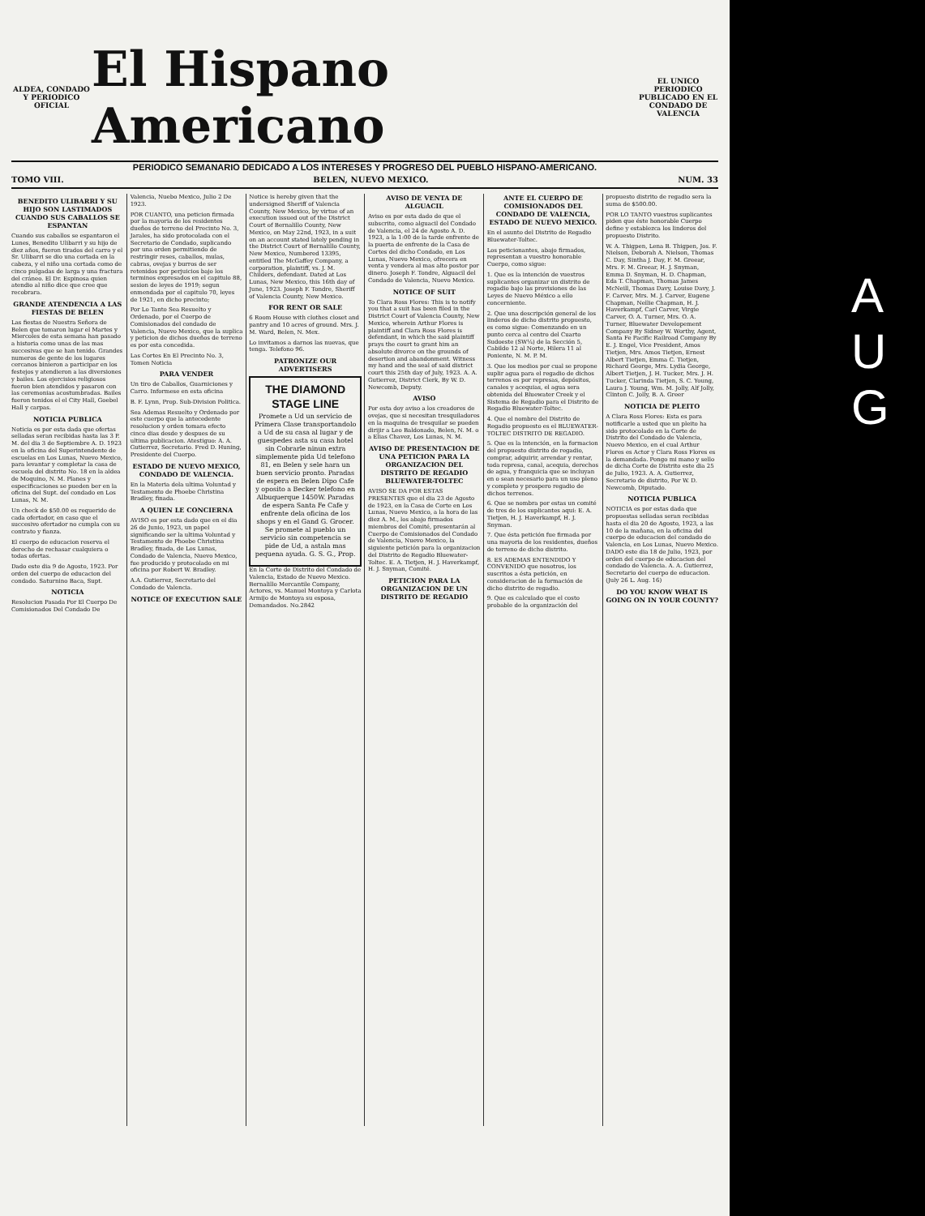ALDEA, CONDADO Y PERIODICO OFICIAL
El Hispano Americano
EL UNICO PERIODICO PUBLICADO EN EL CONDADO DE VALENCIA
PERIODICO SEMANARIO DEDICADO A LOS INTERESES Y PROGRESO DEL PUEBLO HISPANO-AMERICANO.
TOMO VIII. BELEN, NUEVO MEXICO. NUM. 33
BENEDITO ULIBARRI Y SU HIJO SON LASTIMADOS CUANDO SUS CABALLOS SE ESPANTAN
Cuando sus caballos se espantaron el Lunes, Benedito Ulibarri y su hijo de diez años, fueron tirados del carro y el Sr. Ulibarri se dio una cortada en la cabeza, y el niño una cortada como de cinco pulgadas de larga y una fractura del cráneo. El Dr. Espinosa quien atendio al niño dice que cree que recobrara.
GRANDE ATENDENCIA A LAS FIESTAS DE BELEN
Las fiestas de Nuestra Señora de Belen que tomaron lugar el Martes y Miercoles de esta semana han pasado a historia como unas de las mas succesivas que se han tenido. Grandes numeros de gente de los lugares cercanos binieron a participar en los festejos y atendieron a las diversiones y bailes. Los ejercisios religiosos fueron bien atendidos y pasaron con las ceremonias acostumbradas. Bailes fueron tenidos el el City Hall, Goebel Hall y carpas.
NOTICIA PUBLICA
Noticia es por esta dada que ofertas selladas seran recibidas hasta las 3 P. M. del dia 3 de Septiembre A. D. 1923 en la oficina del Superintendente de escuelas en Los Lunas, Nuevo Mexico, para levantar y completar la casa de escuela del distrito No. 18 en la aldea de Moquino, N. M. Planes y especificaciones se pueden ber en la oficina del Supt. del condado en Los Lunas, N. M.
Un check de $50.00 es requerido de cada ofertador, en caso que el succesivo ofertador no cumpla con su contrato y fianza.
El cuerpo de educacion reserva el derecho de rechasar cualquiera o todas ofertas.
Dado este dia 9 de Agosto, 1923. Por orden del cuerpo de educacion del condado. Saturnino Baca, Supt.
NOTICIA
Resolucion Pasada Por El Cuerpo De Comisionados Del Condado De Valencia, Nuebo Mexico, Julio 2 De 1923.
POR CUANTO, una peticion firmada por la mayoria de los residentes dueños de terreno del Precinto No. 3, Jarales, ha sido protocolada con el Secretario de Condado, suplicando por una orden permitiendo de restringir reses, caballos, mulas, cabras, ovejas y burros de ser retenidos por perjuicios bajo los terminos expresados en el capitulo 88, sesion de leyes de 1919; segun enmendada por el capitulo 70, leyes de 1921, en dicho precinto;
Por Lo Tanto Sea Resuelto y Ordenado, por el Cuerpo de Comisionados del condado de Valencia, Nuevo Mexico, que la suplica y peticion de dichos dueños de terreno es por esta concedida.
Las Cortes En El Precinto No. 3, Tomen Noticia
PARA VENDER
Un tiro de Caballos, Guarniciones y Carro. Informese en esta oficina
B. F. Lynn, Prop. Sub-Division Politica.
Sea Ademas Resuelto y Ordenado por este cuerpo que la antecedente resolucion y orden tomara efecto cinco dias desde y despues de su ultima publicacion. Atestiguo: A. A. Gutierrez, Secretario. Fred D. Huning, Presidente del Cuerpo.
ESTADO DE NUEVO MEXICO, CONDADO DE VALENCIA.
En la Materia dela ultima Voluntad y Testamento de Phoebe Christina Bradley, finada.
A QUIEN LE CONCIERNA
AVISO es por esta dado que en el dia 26 de Junio, 1923, un papel significando ser la ultima Voluntad y Testamento de Phoebe Christina Bradley, finada, de Los Lunas, Condado de Valencia, Nuevo Mexico, fue producido y protocolado en mi oficina por Robert W. Bradley.
A.A. Gutierrez, Secretario del Condado de Valencia.
NOTICE OF EXECUTION SALE
Notice is hereby given that the undersigned Sheriff of Valencia County, New Mexico, by virtue of an execution issued out of the District Court of Bernalillo County, New Mexico, on May 22nd, 1923, in a suit on an account stated lately pending in the District Court of Bernalillo County, New Mexico, Numbered 13395, entitled The McGaffey Company, a corporation, plaintiff, vs. J. M. Childers, defendant. Dated at Los Lunas, New Mexico, this 16th day of June, 1923. Joseph F. Tondre, Sheriff of Valencia County, New Mexico.
FOR RENT OR SALE
6 Room House with clothes closet and pantry and 10 acres of ground. Mrs. J. M. Ward, Belen, N. Mex.
Lo invitamos a darnos las nuevas, que tenga. Telefono 96.
PATRONIZE OUR ADVERTISERS
THE DIAMOND STAGE LINE
Promete a Ud un servicio de Primera Clase transportandolo a Ud de su casa al lugar y de guespedes asta su casa hotel sin Cobrarle ninun extra simplemente pida Ud telefono 81, en Belen y sele hara un buen servicio pronto. Paradas de espera en Belen Dipo Cafe y oposito a Becker telefono en Albuquerque 1450W. Paradas de espera Santa Fe Cafe y enfrente dela oficina de los shops y en el Gand G. Grocer. Se promete al pueblo un servicio sin competencia se pide de Ud, a astala mas pequena ayuda. G. S. G., Prop.
En la Corte de Distrito del Condado de Valencia, Estado de Nuevo Mexico. Bernalillo Mercantile Company, Actores, vs. Manuel Montoya y Carlota Armijo de Montoya su esposa, Demandados. No.2842
AVISO DE VENTA DE ALGUACIL
Aviso es por esta dado de que el subscrito, como alguacil del Condado de Valencia, el 24 de Agosto A. D. 1923, a la 1:00 de la tarde enfrente de la puerta de enfrente de la Casa de Cortes del dicho Condado, en Los Lunas, Nuevo Mexico, ofrecera en venta y vendera al mas alto postor por dinero. Joseph F. Tondre, Alguacil del Condado de Valencia, Nuevo Mexico.
NOTICE OF SUIT
To Clara Ross Flores: This is to notify you that a suit has been filed in the District Court of Valencia County, New Mexico, wherein Arthur Flores is plaintiff and Clara Ross Flores is defendant, in which the said plaintiff prays the court to grant him an absolute divorce on the grounds of desertion and abandonment. Witness my hand and the seal of said district court this 25th day of July, 1923. A. A. Gutierrez, District Clerk, By W. D. Newcomb, Deputy.
AVISO
Por esta doy aviso a los creadores de ovejas, que si necesitan tresquiladores en la maquina de tresquilar se pueden dirijir a Leo Baldonado, Belen, N. M. o a Elias Chavez, Los Lunas, N. M.
AVISO DE PRESENTACION DE UNA PETICION PARA LA ORGANIZACION DEL DISTRITO DE REGADIO BLUEWATER-TOLTEC
AVISO SE DA POR ESTAS PRESENTES que el dia 23 de Agosto de 1923, en la Casa de Corte en Los Lunas, Nuevo Mexico, a la hora de las diez A. M., los abajo firmados miembros del Comité, presentarán al Cuerpo de Comisionados del Condado de Valencia, Nuevo Mexico, la siguiente petición para la organizacion del Distrito de Regadio Bluewater-Toltec. E. A. Tietjen, H. J. Haverkampf, H. J. Snyman, Comité.
PETICION PARA LA ORGANIZACION DE UN DISTRITO DE REGADIO
ANTE EL CUERPO DE COMISIONADOS DEL CONDADO DE VALENCIA, ESTADO DE NUEVO MEXICO.
En el asunto del Distrito de Regadio Bluewater-Toltec.
Los peticionantes, abajo firmados, representan a vuestro honorable Cuerpo, como sigue:
1. Que es la intención de vuestros suplicantes organizar un distrito de regadio bajo las provisiones de las Leyes de Nuevo México a ello concerniente.
2. Que una descripción general de los linderos de dicho distrito propuesto, es como sigue: Comenzando en un punto cerca al centro del Cuarto Sudoeste (SW¼) de la Sección 5, Cabildo 12 al Norte, Hilera 11 al Poniente, N. M. P. M.
3. Que los medios por cual se propone suplir agua para el regadio de dichos terrenos es por represas, depósitos, canales y acequias, el agua sera obtenida del Bluewater Creek y el Sistema de Regadio para el Distrito de Regadio Bluewater-Toltec.
4. Que el nombre del Distrito de Regadio propuesto es el BLUEWATER-TOLTEC DISTRITO DE REGADIO.
5. Que es la intención, en la formacion del propuesto distrito de regadio, comprar, adquirir, arrendar y rentar, toda represa, canal, acequia, derechos de agua, y franquicia que se incluyan en o sean necesario para un uso pleno y completo y prospero regadio de dichos terrenos.
6. Que se nombra por estas un comité de tres de los suplicantes aqui: E. A. Tietjen, H. J. Haverkampf, H. J. Snyman.
7. Que ésta petición fue firmada por una mayoria de los residentes, dueños de terreno de dicho distrito.
8. ES ADEMAS ENTENDIDO Y CONVENIDO que nosotros, los suscritos a ésta petición, en consideracion de la formación de dicho distrito de regadio.
9. Que es calculado que el costo probable de la organización del propuesto distrito de regadio sera la suma de $500.00.
POR LO TANTO vuestros suplicantes piden que éste honorable Cuerpo define y establezca los linderos del propuesto Distrito.
W. A. Thigpen, Lena B. Thigpen, Jos. F. Nielson, Deborah A. Nielson, Thomas C. Day, Sintha J. Day, F. M. Greear, Mrs. F. M. Greear, H. J. Snyman, Emma D. Snyman, H. D. Chapman, Eda T. Chapman, Thomas James McNeill, Thomas Davy, Louise Davy, J. F. Carver, Mrs. M. J. Carver, Eugene Chapman, Nellie Chapman, H. J. Haverkampf, Carl Carver, Virgie Carver, O. A. Turner, Mrs. O. A. Turner, Bluewater Developement Company By Sidney W. Worthy, Agent, Santa Fe Pacific Railroad Company By E. J. Engel, Vice President, Amos Tietjen, Mrs. Amos Tietjen, Ernest Albert Tietjen, Emma C. Tietjen, Richard George, Mrs. Lydia George, Albert Tietjen, J. H. Tucker, Mrs. J. H. Tucker, Clarinda Tietjen, S. C. Young, Laura J. Young, Wm. M. Jolly, Alf Jolly, Clinton C. Jolly, B. A. Greer
NOTICIA DE PLEITO
A Clara Ross Flores: Esta es para notificarle a usted que un pleito ha sido protocolado en la Corte de Distrito del Condado de Valencia, Nuevo Mexico, en el cual Arthur Flores es Actor y Clara Ross Flores es la demandada. Pongo mi mano y sello de dicha Corte de Distrito este dia 25 de Julio, 1923. A. A. Gutierrez, Secretario de distrito, Por W. D. Newcomb, Diputado.
NOTICIA PUBLICA
NOTICIA es por estas dada que propuestas selladas seran recibidas hasta el dia 20 de Agosto, 1923, a las 10 de la mañana, en la oficina del cuerpo de educacion del condado de Valencia, en Los Lunas, Nuevo Mexico. DADO este dia 18 de Julio, 1923, por orden del cuerpo de educacion del condado de Valencia. A. A. Gutierrez, Secretario del cuerpo de educacion. (July 26 L. Aug. 16)
DO YOU KNOW WHAT IS GOING ON IN YOUR COUNTY?
A
U
G